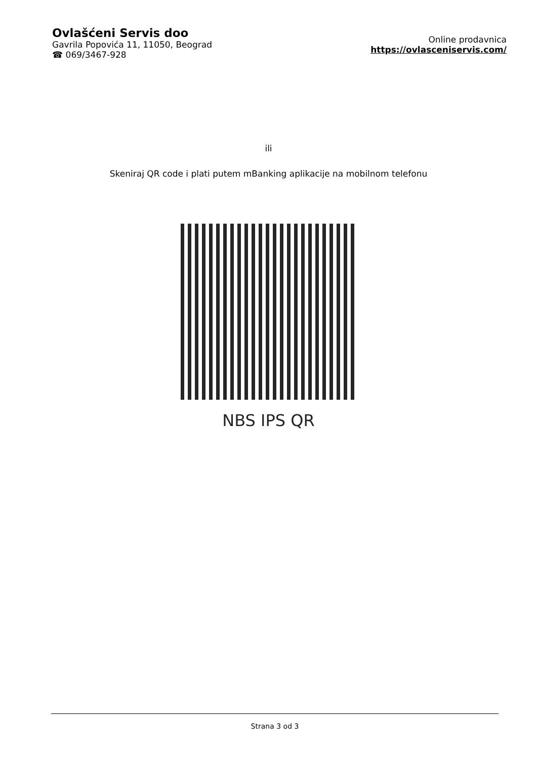Ovlašćeni Servis doo
Gavrila Popovića 11, 11050, Beograd
☎ 069/3467-928
Online prodavnica
https://ovlasceniservis.com/
ili
Skeniraj QR code i plati putem mBanking aplikacije na mobilnom telefonu
NBS IPS QR
Strana 3 od 3